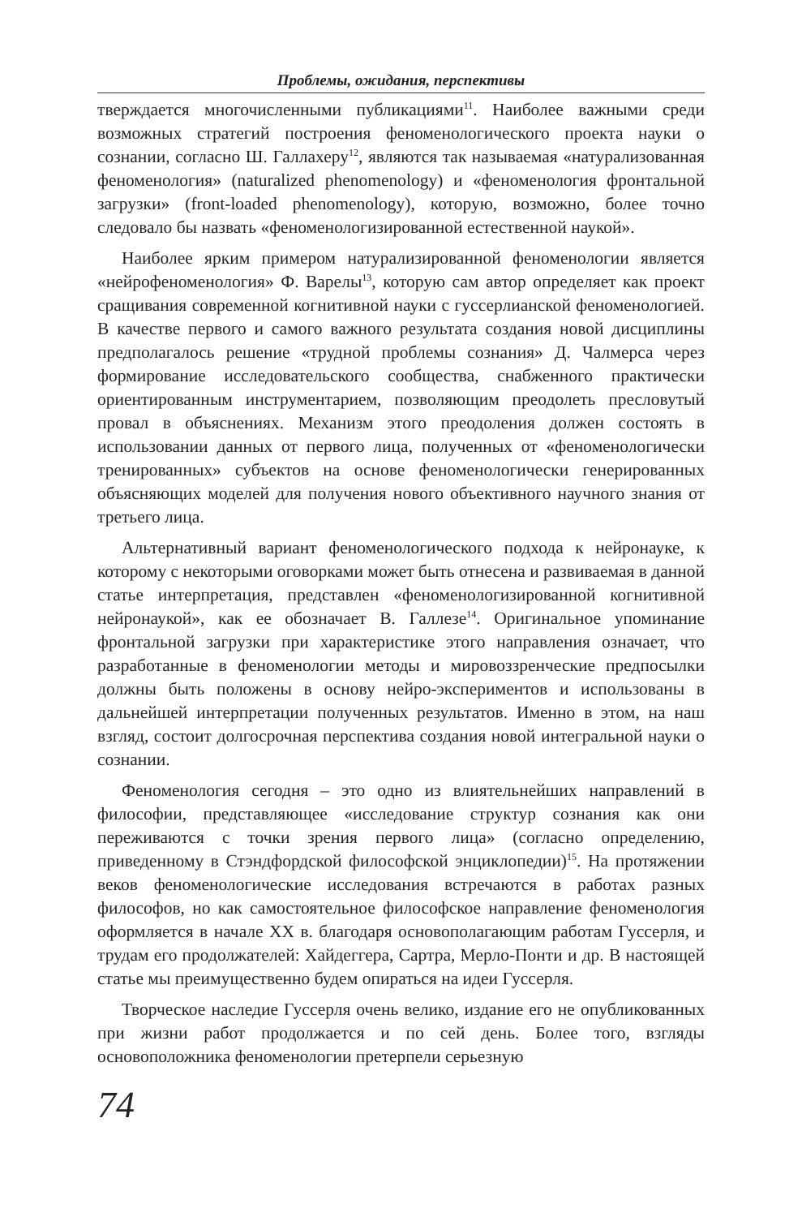Проблемы, ожидания, перспективы
тверждается многочисленными публикациями<sup>11</sup>. Наиболее важными среди возможных стратегий построения феноменологического проекта науки о сознании, согласно Ш. Галлахеру<sup>12</sup>, являются так называемая «натурализованная феноменология» (naturalized phenomenology) и «феноменология фронтальной загрузки» (front-loaded phenomenology), которую, возможно, более точно следовало бы назвать «феноменологизированной естественной наукой».
Наиболее ярким примером натурализированной феноменологии является «нейрофеноменология» Ф. Варелы<sup>13</sup>, которую сам автор определяет как проект сращивания современной когнитивной науки с гуссерлианской феноменологией. В качестве первого и самого важного результата создания новой дисциплины предполагалось решение «трудной проблемы сознания» Д. Чалмерса через формирование исследовательского сообщества, снабженного практически ориентированным инструментарием, позволяющим преодолеть пресловутый провал в объяснениях. Механизм этого преодоления должен состоять в использовании данных от первого лица, полученных от «феноменологически тренированных» субъектов на основе феноменологически генерированных объясняющих моделей для получения нового объективного научного знания от третьего лица.
Альтернативный вариант феноменологического подхода к нейронауке, к которому с некоторыми оговорками может быть отнесена и развиваемая в данной статье интерпретация, представлен «феноменологизированной когнитивной нейронаукой», как ее обозначает В. Галлезе<sup>14</sup>. Оригинальное упоминание фронтальной загрузки при характеристике этого направления означает, что разработанные в феноменологии методы и мировоззренческие предпосылки должны быть положены в основу нейро-экспериментов и использованы в дальнейшей интерпретации полученных результатов. Именно в этом, на наш взгляд, состоит долгосрочная перспектива создания новой интегральной науки о сознании.
Феноменология сегодня – это одно из влиятельнейших направлений в философии, представляющее «исследование структур сознания как они переживаются с точки зрения первого лица» (согласно определению, приведенному в Стэндфордской философской энциклопедии)<sup>15</sup>. На протяжении веков феноменологические исследования встречаются в работах разных философов, но как самостоятельное философское направление феноменология оформляется в начале XX в. благодаря основополагающим работам Гуссерля, и трудам его продолжателей: Хайдеггера, Сартра, Мерло-Понти и др. В настоящей статье мы преимущественно будем опираться на идеи Гуссерля.
Творческое наследие Гуссерля очень велико, издание его не опубликованных при жизни работ продолжается и по сей день. Более того, взгляды основоположника феноменологии претерпели серьезную
74